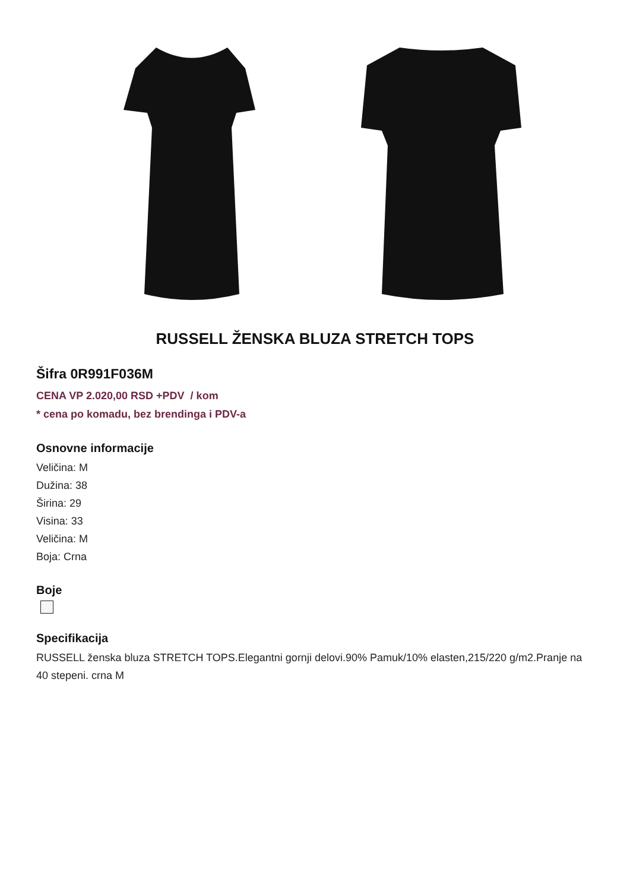RUSSELL ŽENSKA BLUZA STRETCH TOPS
Šifra 0R991F036M
CENA VP 2.020,00 RSD +PDV / kom
* cena po komadu, bez brendinga i PDV-a
Osnovne informacije
Veličina: M
Dužina: 38
Širina: 29
Visina: 33
Veličina: M
Boja: Crna
Boje
Specifikacija
RUSSELL ženska bluza STRETCH TOPS.Elegantni gornji delovi.90% Pamuk/10% elasten,215/220 g/m2.Pranje na 40 stepeni. crna M